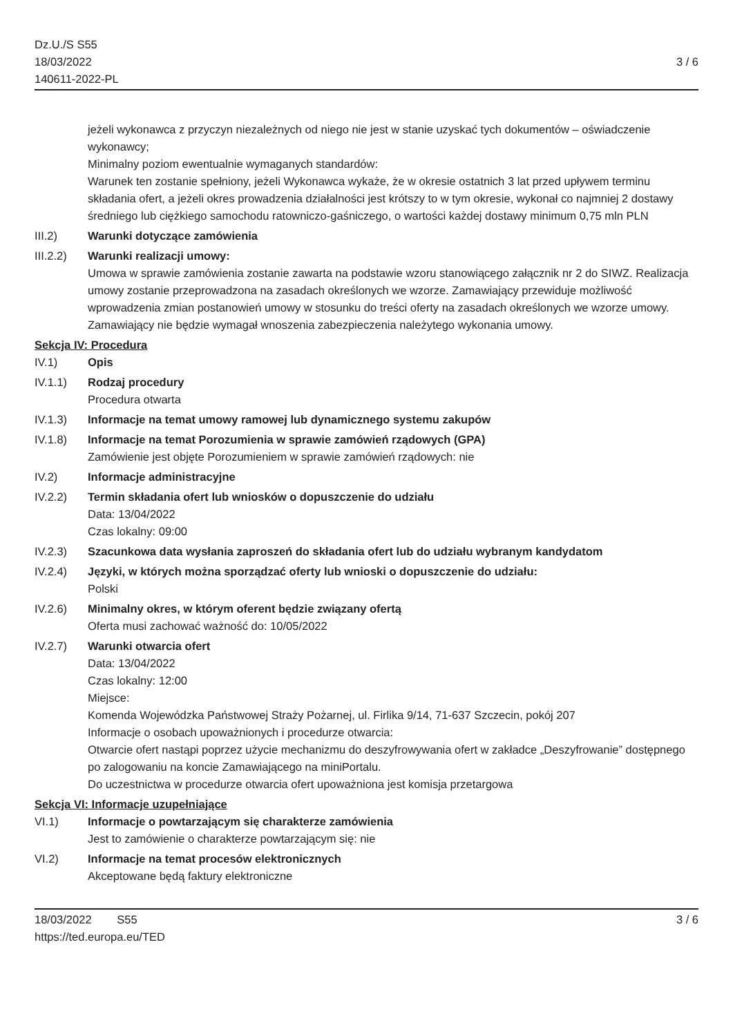Dz.U./S S55
18/03/2022
140611-2022-PL
3 / 6
jeżeli wykonawca z przyczyn niezależnych od niego nie jest w stanie uzyskać tych dokumentów – oświadczenie wykonawcy;
Minimalny poziom ewentualnie wymaganych standardów:
Warunek ten zostanie spełniony, jeżeli Wykonawca wykaże, że w okresie ostatnich 3 lat przed upływem terminu składania ofert, a jeżeli okres prowadzenia działalności jest krótszy to w tym okresie, wykonał co najmniej 2 dostawy średniego lub ciężkiego samochodu ratowniczo-gaśniczego, o wartości każdej dostawy minimum 0,75 mln PLN
III.2) Warunki dotyczące zamówienia
III.2.2)
Warunki realizacji umowy:
Umowa w sprawie zamówienia zostanie zawarta na podstawie wzoru stanowiącego załącznik nr 2 do SIWZ. Realizacja umowy zostanie przeprowadzona na zasadach określonych we wzorze. Zamawiający przewiduje możliwość wprowadzenia zmian postanowień umowy w stosunku do treści oferty na zasadach określonych we wzorze umowy.
Zamawiający nie będzie wymagał wnoszenia zabezpieczenia należytego wykonania umowy.
Sekcja IV: Procedura
IV.1) Opis
IV.1.1) Rodzaj procedury
Procedura otwarta
IV.1.3) Informacje na temat umowy ramowej lub dynamicznego systemu zakupów
IV.1.8) Informacje na temat Porozumienia w sprawie zamówień rządowych (GPA)
Zamówienie jest objęte Porozumieniem w sprawie zamówień rządowych: nie
IV.2) Informacje administracyjne
IV.2.2) Termin składania ofert lub wniosków o dopuszczenie do udziału
Data: 13/04/2022
Czas lokalny: 09:00
IV.2.3) Szacunkowa data wysłania zaproszeń do składania ofert lub do udziału wybranym kandydatom
IV.2.4) Języki, w których można sporządzać oferty lub wnioski o dopuszczenie do udziału:
Polski
IV.2.6) Minimalny okres, w którym oferent będzie związany ofertą
Oferta musi zachować ważność do: 10/05/2022
IV.2.7) Warunki otwarcia ofert
Data: 13/04/2022
Czas lokalny: 12:00
Miejsce:
Komenda Wojewódzka Państwowej Straży Pożarnej, ul. Firlika 9/14, 71-637 Szczecin, pokój 207
Informacje o osobach upoważnionych i procedurze otwarcia:
Otwarcie ofert nastąpi poprzez użycie mechanizmu do deszyfrowywania ofert w zakładce „Deszyfrowanie” dostępnego po zalogowaniu na koncie Zamawiającego na miniPortalu.
Do uczestnictwa w procedurze otwarcia ofert upoważniona jest komisja przetargowa
Sekcja VI: Informacje uzupełniające
VI.1) Informacje o powtarzającym się charakterze zamówienia
Jest to zamówienie o charakterze powtarzającym się: nie
VI.2) Informacje na temat procesów elektronicznych
Akceptowane będą faktury elektroniczne
18/03/2022 S55
https://ted.europa.eu/TED
3 / 6